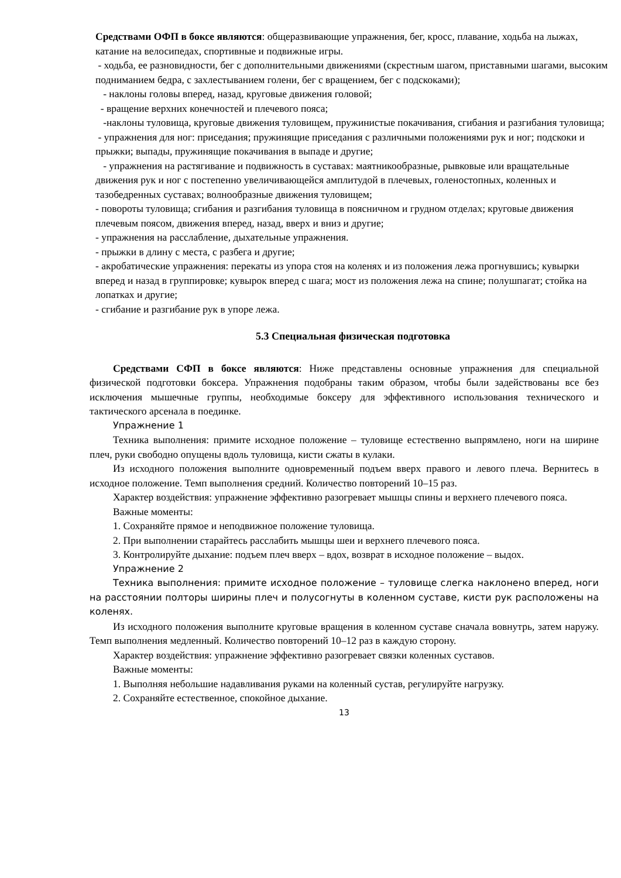Средствами ОФП в боксе являются: общеразвивающие упражнения, бег, кросс, плавание, ходьба на лыжах, катание на велосипедах, спортивные и подвижные игры.
- ходьба, ее разновидности, бег с дополнительными движениями (скрестным шагом, приставными шагами, высоким подниманием бедра, с захлестыванием голени, бег с вращением, бег с подскоками);
- наклоны головы вперед, назад, круговые движения головой;
- вращение верхних конечностей и плечевого пояса;
-наклоны туловища, круговые движения туловищем, пружинистые покачивания, сгибания и разгибания туловища;
- упражнения для ног: приседания; пружинящие приседания с различными положениями рук и ног; подскоки и прыжки; выпады, пружинящие покачивания в выпаде и другие;
- упражнения на растягивание и подвижность в суставах: маятникообразные, рывковые или вращательные движения рук и ног с постепенно увеличивающейся амплитудой в плечевых, голеностопных, коленных и тазобедренных суставах; волнообразные движения туловищем;
- повороты туловища; сгибания и разгибания туловища в поясничном и грудном отделах; круговые движения плечевым поясом, движения вперед, назад, вверх и вниз и другие;
- упражнения на расслабление, дыхательные упражнения.
- прыжки в длину с места, с разбега и другие;
- акробатические упражнения: перекаты из упора стоя на коленях и из положения лежа прогнувшись; кувырки вперед и назад в группировке; кувырок вперед с шага; мост из положения лежа на спине; полушпагат; стойка на лопатках и другие;
- сгибание и разгибание рук в упоре лежа.
5.3 Специальная физическая подготовка
Средствами СФП в боксе являются: Ниже представлены основные упражнения для специальной физической подготовки боксера. Упражнения подобраны таким образом, чтобы были задействованы все без исключения мышечные группы, необходимые боксеру для эффективного использования технического и тактического арсенала в поединке.
Упражнение 1
Техника выполнения: примите исходное положение – туловище естественно выпрямлено, ноги на ширине плеч, руки свободно опущены вдоль туловища, кисти сжаты в кулаки.
Из исходного положения выполните одновременный подъем вверх правого и левого плеча. Вернитесь в исходное положение. Темп выполнения средний. Количество повторений 10–15 раз.
Характер воздействия: упражнение эффективно разогревает мышцы спины и верхнего плечевого пояса.
Важные моменты:
1. Сохраняйте прямое и неподвижное положение туловища.
2. При выполнении старайтесь расслабить мышцы шеи и верхнего плечевого пояса.
3. Контролируйте дыхание: подъем плеч вверх – вдох, возврат в исходное положение – выдох.
Упражнение 2
Техника выполнения: примите исходное положение – туловище слегка наклонено вперед, ноги на расстоянии полторы ширины плеч и полусогнуты в коленном суставе, кисти рук расположены на коленях.
Из исходного положения выполните круговые вращения в коленном суставе сначала вовнутрь, затем наружу. Темп выполнения медленный. Количество повторений 10–12 раз в каждую сторону.
Характер воздействия: упражнение эффективно разогревает связки коленных суставов.
Важные моменты:
1. Выполняя небольшие надавливания руками на коленный сустав, регулируйте нагрузку.
2. Сохраняйте естественное, спокойное дыхание.
13